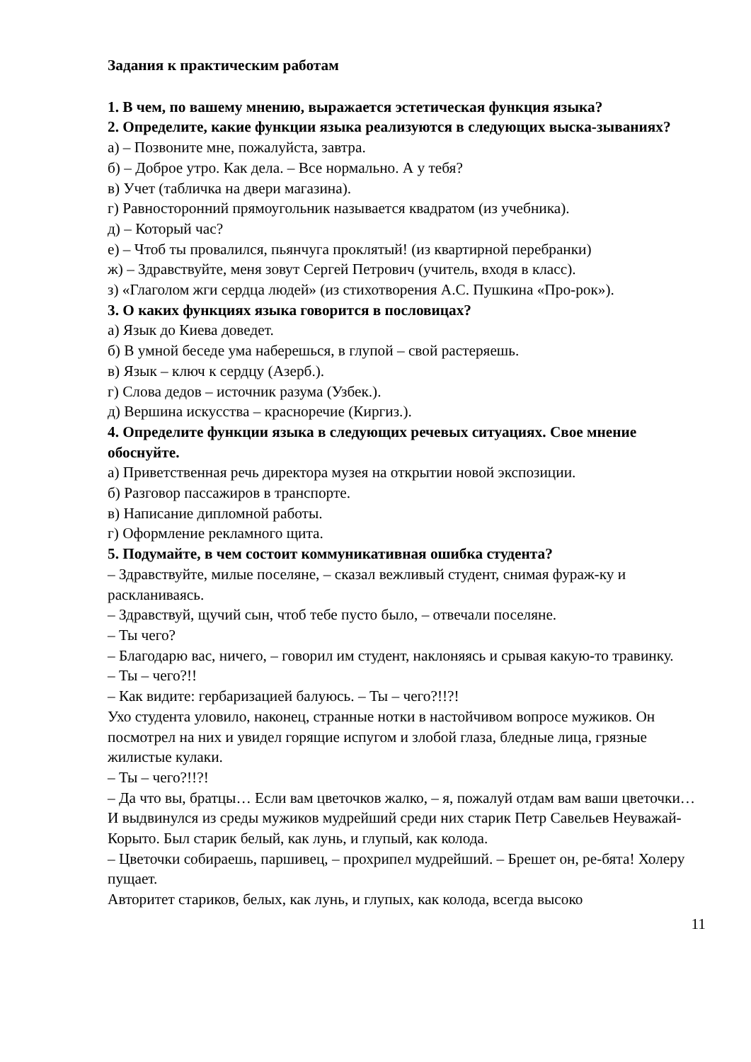Задания к практическим работам
1. В чем, по вашему мнению, выражается эстетическая функция языка?
2. Определите, какие функции языка реализуются в следующих выска-зываниях?
а) – Позвоните мне, пожалуйста, завтра.
б) – Доброе утро. Как дела. – Все нормально. А у тебя?
в) Учет (табличка на двери магазина).
г) Равносторонний прямоугольник называется квадратом (из учебника).
д) – Который час?
е) – Чтоб ты провалился, пьянчуга проклятый! (из квартирной перебранки)
ж) – Здравствуйте, меня зовут Сергей Петрович (учитель, входя в класс).
з) «Глаголом жги сердца людей» (из стихотворения А.С. Пушкина «Про-рок»).
3. О каких функциях языка говорится в пословицах?
а) Язык до Киева доведет.
б) В умной беседе ума наберешься, в глупой – свой растеряешь.
в) Язык – ключ к сердцу (Азерб.).
г) Слова дедов – источник разума (Узбек.).
д) Вершина искусства – красноречие (Киргиз.).
4. Определите функции языка в следующих речевых ситуациях. Свое мнение обоснуйте.
а) Приветственная речь директора музея на открытии новой экспозиции.
б) Разговор пассажиров в транспорте.
в) Написание дипломной работы.
г) Оформление рекламного щита.
5. Подумайте, в чем состоит коммуникативная ошибка студента?
– Здравствуйте, милые поселяне, – сказал вежливый студент, снимая фураж-ку и раскланиваясь.
– Здравствуй, щучий сын, чтоб тебе пусто было, – отвечали поселяне.
– Ты чего?
– Благодарю вас, ничего, – говорил им студент, наклоняясь и срывая какую-то травинку.
– Ты – чего?!!
– Как видите: гербаризацией балуюсь. – Ты – чего?!!?!
Ухо студента уловило, наконец, странные нотки в настойчивом вопросе мужиков. Он посмотрел на них и увидел горящие испугом и злобой глаза, бледные лица, грязные жилистые кулаки.
– Ты – чего?!!?!
– Да что вы, братцы… Если вам цветочков жалко, – я, пожалуй отдам вам ваши цветочки…
И выдвинулся из среды мужиков мудрейший среди них старик Петр Савельев Неуважай-Корыто. Был старик белый, как лунь, и глупый, как колода.
– Цветочки собираешь, паршивец, – прохрипел мудрейший. – Брешет он, ре-бята! Холеру пущает.
Авторитет стариков, белых, как лунь, и глупых, как колода, всегда высоко
11